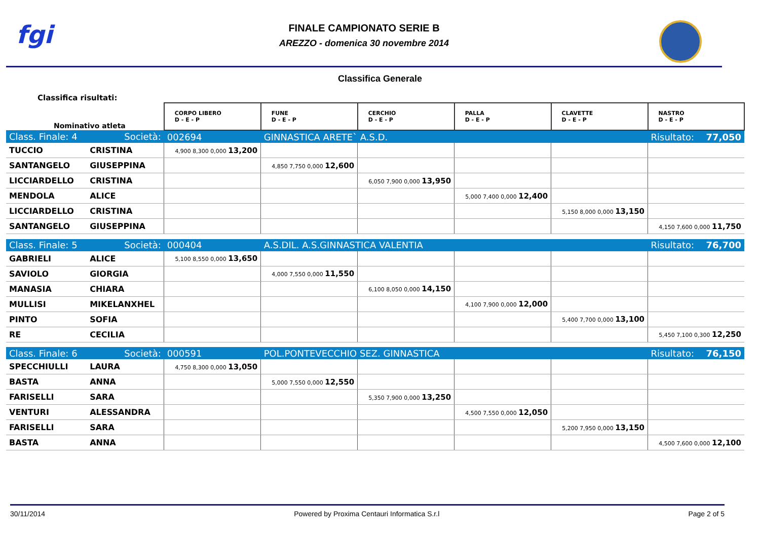fgi
FINALE CAMPIONATO SERIE B
AREZZO - domenica 30 novembre 2014
Classifica Generale
Classifica risultati:
| Nominativo atleta | | CORPO LIBERO D - E - P | FUNE D - E - P | CERCHIO D - E - P | PALLA D - E - P | CLAVETTE D - E - P | NASTRO D - E - P |
| --- | --- | --- | --- | --- | --- | --- | --- |
| Class. Finale: 4 | Società: | 002694 | GINNASTICA ARETE` A.S.D. | | | | Risultato: 77,050 |
| TUCCIO | CRISTINA | 4,900 8,300 0,000 13,200 | | | | | |
| SANTANGELO | GIUSEPPINA | | 4,850 7,750 0,000 12,600 | | | | |
| LICCIARDELLO | CRISTINA | | | 6,050 7,900 0,000 13,950 | | | |
| MENDOLA | ALICE | | | | 5,000 7,400 0,000 12,400 | | |
| LICCIARDELLO | CRISTINA | | | | | 5,150 8,000 0,000 13,150 | |
| SANTANGELO | GIUSEPPINA | | | | | | 4,150 7,600 0,000 11,750 |
| Class. Finale: 5 | Società: | 000404 | A.S.DIL. A.S.GINNASTICA VALENTIA | | | | Risultato: 76,700 |
| GABRIELI | ALICE | 5,100 8,550 0,000 13,650 | | | | | |
| SAVIOLO | GIORGIA | | 4,000 7,550 0,000 11,550 | | | | |
| MANASIA | CHIARA | | | 6,100 8,050 0,000 14,150 | | | |
| MULLISI | MIKELANXHEL | | | | 4,100 7,900 0,000 12,000 | | |
| PINTO | SOFIA | | | | | 5,400 7,700 0,000 13,100 | |
| RE | CECILIA | | | | | | 5,450 7,100 0,300 12,250 |
| Class. Finale: 6 | Società: | 000591 | POL.PONTEVECCHIO SEZ. GINNASTICA | | | | Risultato: 76,150 |
| SPECCHIULLI | LAURA | 4,750 8,300 0,000 13,050 | | | | | |
| BASTA | ANNA | | 5,000 7,550 0,000 12,550 | | | | |
| FARISELLI | SARA | | | 5,350 7,900 0,000 13,250 | | | |
| VENTURI | ALESSANDRA | | | | 4,500 7,550 0,000 12,050 | | |
| FARISELLI | SARA | | | | | 5,200 7,950 0,000 13,150 | |
| BASTA | ANNA | | | | | | 4,500 7,600 0,000 12,100 |
30/11/2014 Powered by Proxima Centauri Informatica S.r.l Page 2 of 5